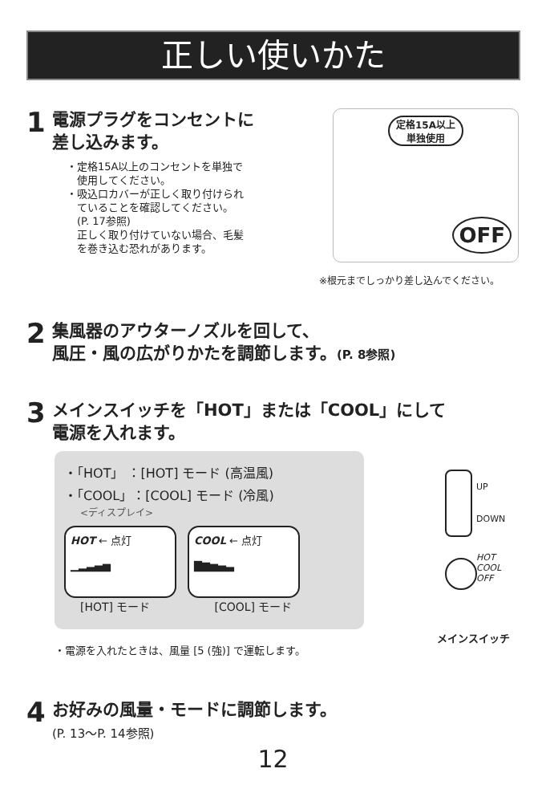正しい使いかた
1 電源プラグをコンセントに
差し込みます。
・定格15A以上のコンセントを単独で
　使用してください。
・吸込口カバーが正しく取り付けられ
　ていることを確認してください。
　(P. 17参照)
　正しく取り付けていない場合、毛髪
　を巻き込む恐れがあります。
定格15A以上
単独使用
OFF
※根元までしっかり差し込んでください。
2 集風器のアウターノズルを回して、
風圧・風の広がりかたを調節します。(P. 8参照)
3 メインスイッチを「HOT」または「COOL」にして
電源を入れます。
・「HOT」 ：[HOT] モード (高温風)
・「COOL」：[COOL] モード (冷風)
<ディスプレイ>
HOT ← 点灯
▁▂▃▄▅
COOL ← 点灯
▇▆▅▄▃
[HOT] モード [COOL] モード
UP
DOWN
HOT
COOL
OFF
メインスイッチ
・電源を入れたときは、風量 [5 (強)] で運転します。
4 お好みの風量・モードに調節します。
(P. 13～P. 14参照)
12